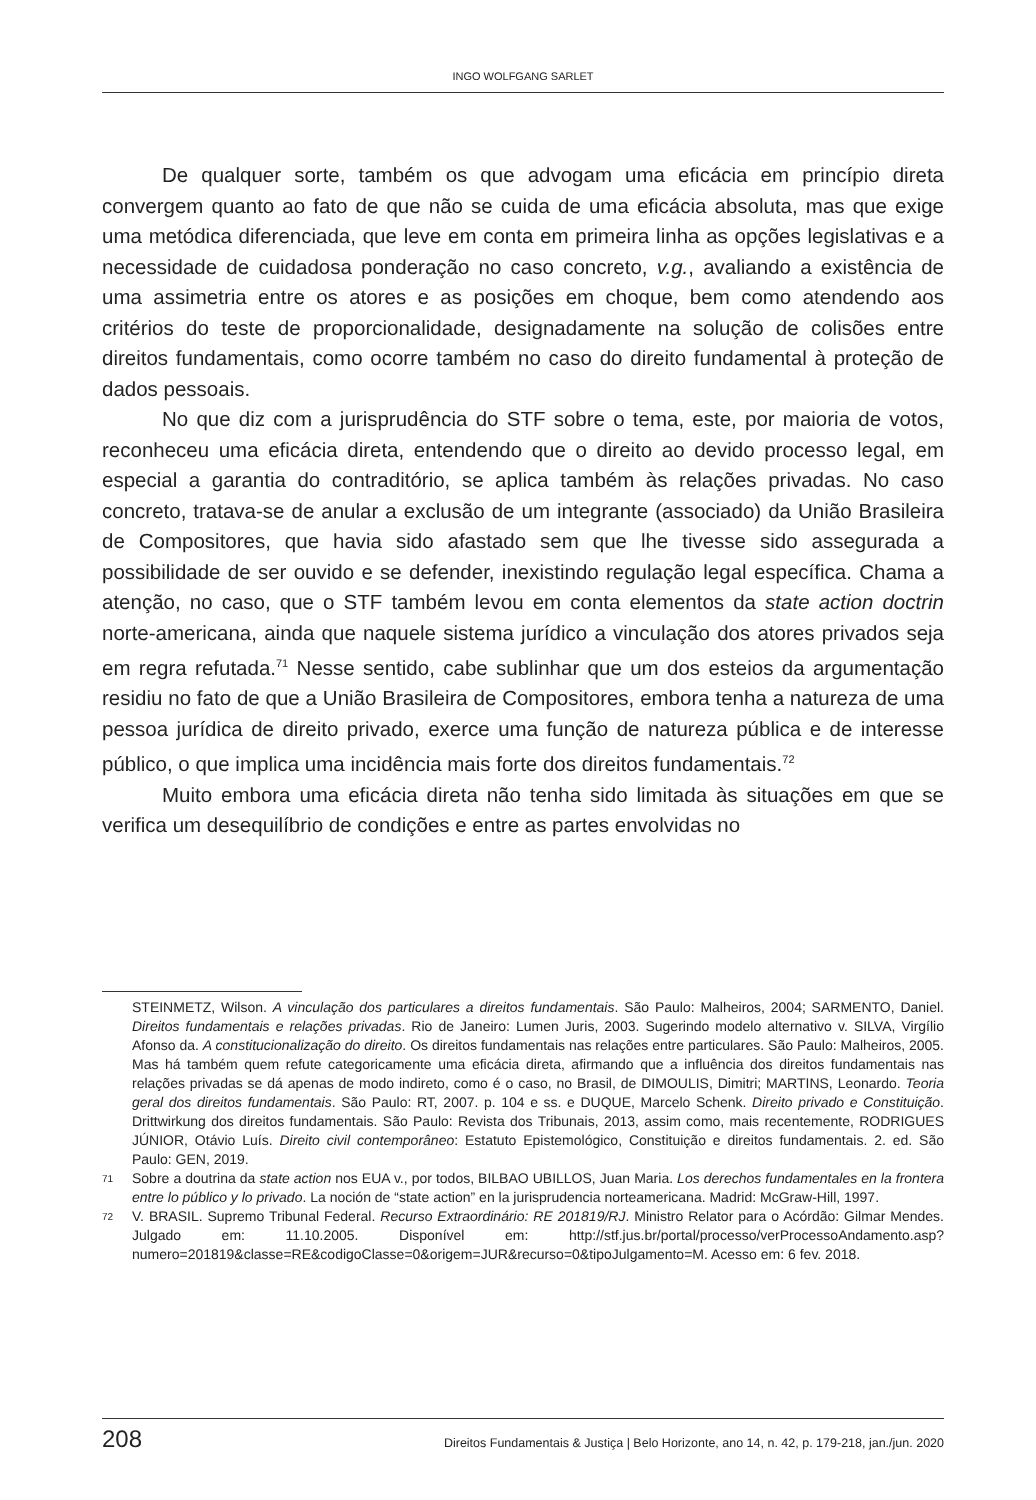INGO WOLFGANG SARLET
De qualquer sorte, também os que advogam uma eficácia em princípio direta convergem quanto ao fato de que não se cuida de uma eficácia absoluta, mas que exige uma metódica diferenciada, que leve em conta em primeira linha as opções legislativas e a necessidade de cuidadosa ponderação no caso concreto, v.g., avaliando a existência de uma assimetria entre os atores e as posições em choque, bem como atendendo aos critérios do teste de proporcionalidade, designadamente na solução de colisões entre direitos fundamentais, como ocorre também no caso do direito fundamental à proteção de dados pessoais.
No que diz com a jurisprudência do STF sobre o tema, este, por maioria de votos, reconheceu uma eficácia direta, entendendo que o direito ao devido processo legal, em especial a garantia do contraditório, se aplica também às relações privadas. No caso concreto, tratava-se de anular a exclusão de um integrante (associado) da União Brasileira de Compositores, que havia sido afastado sem que lhe tivesse sido assegurada a possibilidade de ser ouvido e se defender, inexistindo regulação legal específica. Chama a atenção, no caso, que o STF também levou em conta elementos da state action doctrin norte-americana, ainda que naquele sistema jurídico a vinculação dos atores privados seja em regra refutada.<sup>71</sup> Nesse sentido, cabe sublinhar que um dos esteios da argumentação residiu no fato de que a União Brasileira de Compositores, embora tenha a natureza de uma pessoa jurídica de direito privado, exerce uma função de natureza pública e de interesse público, o que implica uma incidência mais forte dos direitos fundamentais.<sup>72</sup>
Muito embora uma eficácia direta não tenha sido limitada às situações em que se verifica um desequilíbrio de condições e entre as partes envolvidas no
STEINMETZ, Wilson. A vinculação dos particulares a direitos fundamentais. São Paulo: Malheiros, 2004; SARMENTO, Daniel. Direitos fundamentais e relações privadas. Rio de Janeiro: Lumen Juris, 2003. Sugerindo modelo alternativo v. SILVA, Virgílio Afonso da. A constitucionalização do direito. Os direitos fundamentais nas relações entre particulares. São Paulo: Malheiros, 2005. Mas há também quem refute categoricamente uma eficácia direta, afirmando que a influência dos direitos fundamentais nas relações privadas se dá apenas de modo indireto, como é o caso, no Brasil, de DIMOULIS, Dimitri; MARTINS, Leonardo. Teoria geral dos direitos fundamentais. São Paulo: RT, 2007. p. 104 e ss. e DUQUE, Marcelo Schenk. Direito privado e Constituição. Drittwirkung dos direitos fundamentais. São Paulo: Revista dos Tribunais, 2013, assim como, mais recentemente, RODRIGUES JÚNIOR, Otávio Luís. Direito civil contemporâneo: Estatuto Epistemológico, Constituição e direitos fundamentais. 2. ed. São Paulo: GEN, 2019.
71 Sobre a doutrina da state action nos EUA v., por todos, BILBAO UBILLOS, Juan Maria. Los derechos fundamentales en la frontera entre lo público y lo privado. La noción de “state action” en la jurisprudencia norteamericana. Madrid: McGraw-Hill, 1997.
72 V. BRASIL. Supremo Tribunal Federal. Recurso Extraordinário: RE 201819/RJ. Ministro Relator para o Acórdão: Gilmar Mendes. Julgado em: 11.10.2005. Disponível em: http://stf.jus.br/portal/processo/verProcessoAndamento.asp?numero=201819&classe=RE&codigoClasse=0&origem=JUR&recurso=0&tipoJulgamento=M. Acesso em: 6 fev. 2018.
208 Direitos Fundamentais & Justiça | Belo Horizonte, ano 14, n. 42, p. 179-218, jan./jun. 2020